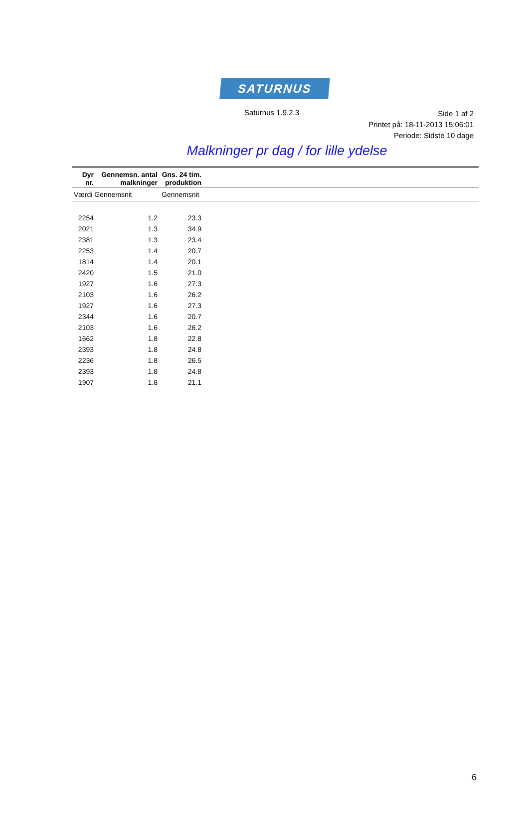SATURNUS
Saturnus 1.9.2.3
Side 1 af 2
Printet på: 18-11-2013 15:06:01
Periode: Sidste 10 dage
Malkninger pr dag / for lille ydelse
| Dyr nr. | Gennemsn. antal malkninger | Gns. 24 tim. produktion | |
| --- | --- | --- | --- |
| Værdi Gennemsnit | | Gennemsnit | |
| 2254 | 1.2 | 23.3 | |
| 2021 | 1.3 | 34.9 | |
| 2381 | 1.3 | 23.4 | |
| 2253 | 1.4 | 20.7 | |
| 1814 | 1.4 | 20.1 | |
| 2420 | 1.5 | 21.0 | |
| 1927 | 1.6 | 27.3 | |
| 2103 | 1.6 | 26.2 | |
| 1927 | 1.6 | 27.3 | |
| 2344 | 1.6 | 20.7 | |
| 2103 | 1.6 | 26.2 | |
| 1662 | 1.8 | 22.8 | |
| 2393 | 1.8 | 24.8 | |
| 2236 | 1.8 | 26.5 | |
| 2393 | 1.8 | 24.8 | |
| 1907 | 1.8 | 21.1 | |
6